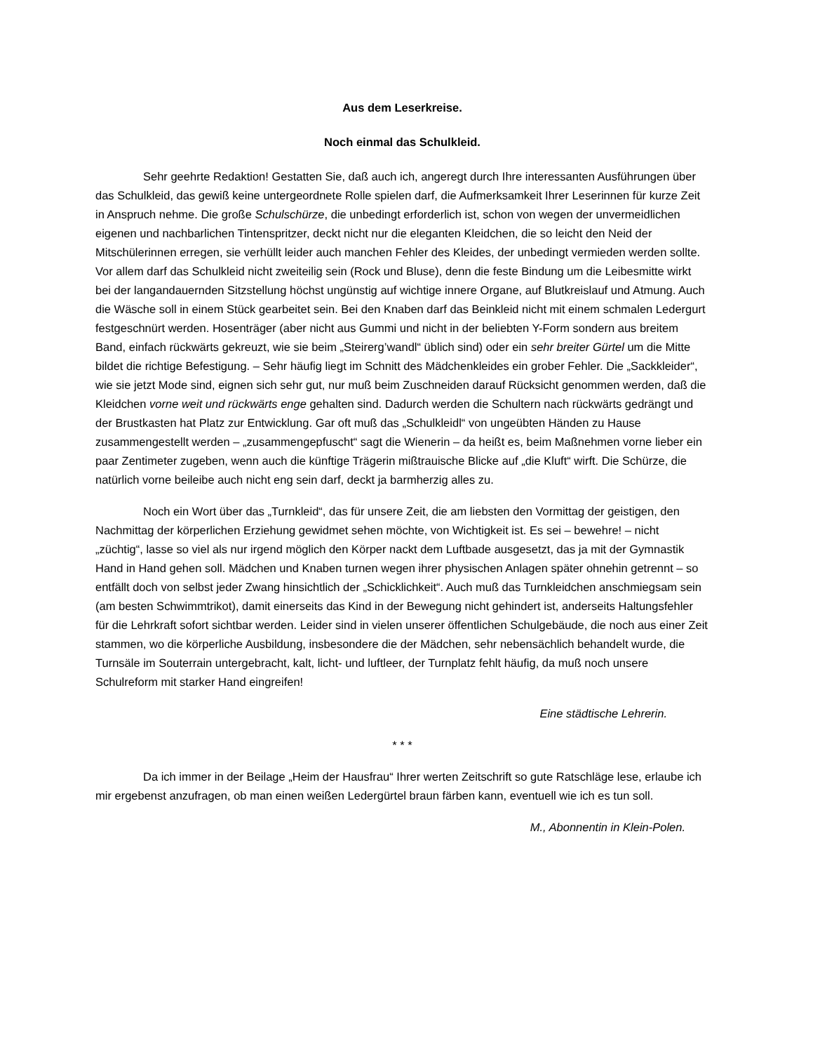Aus dem Leserkreise.
Noch einmal das Schulkleid.
Sehr geehrte Redaktion! Gestatten Sie, daß auch ich, angeregt durch Ihre interessanten Ausführungen über das Schulkleid, das gewiß keine untergeordnete Rolle spielen darf, die Aufmerksamkeit Ihrer Leserinnen für kurze Zeit in Anspruch nehme. Die große Schulschürze, die unbedingt erforderlich ist, schon von wegen der unvermeidlichen eigenen und nachbarlichen Tintenspritzer, deckt nicht nur die eleganten Kleidchen, die so leicht den Neid der Mitschülerinnen erregen, sie verhüllt leider auch manchen Fehler des Kleides, der unbedingt vermieden werden sollte. Vor allem darf das Schulkleid nicht zweiteilig sein (Rock und Bluse), denn die feste Bindung um die Leibesmitte wirkt bei der langandauernden Sitzstellung höchst ungünstig auf wichtige innere Organe, auf Blutkreislauf und Atmung. Auch die Wäsche soll in einem Stück gearbeitet sein. Bei den Knaben darf das Beinkleid nicht mit einem schmalen Ledergurt festgeschnürt werden. Hosenträger (aber nicht aus Gummi und nicht in der beliebten Y-Form sondern aus breitem Band, einfach rückwärts gekreuzt, wie sie beim „Steirerg’wandl“ üblich sind) oder ein sehr breiter Gürtel um die Mitte bildet die richtige Befestigung. – Sehr häufig liegt im Schnitt des Mädchenkleides ein grober Fehler. Die „Sackkleider“, wie sie jetzt Mode sind, eignen sich sehr gut, nur muß beim Zuschneiden darauf Rücksicht genommen werden, daß die Kleidchen vorne weit und rückwärts enge gehalten sind. Dadurch werden die Schultern nach rückwärts gedrängt und der Brustkasten hat Platz zur Entwicklung. Gar oft muß das „Schulkleidl“ von ungeübten Händen zu Hause zusammengestellt werden – „zusammengepfuscht“ sagt die Wienerin – da heißt es, beim Maßnehmen vorne lieber ein paar Zentimeter zugeben, wenn auch die künftige Trägerin mißtrauische Blicke auf „die Kluft“ wirft. Die Schürze, die natürlich vorne beileibe auch nicht eng sein darf, deckt ja barmherzig alles zu.
Noch ein Wort über das „Turnkleid“, das für unsere Zeit, die am liebsten den Vormittag der geistigen, den Nachmittag der körperlichen Erziehung gewidmet sehen möchte, von Wichtigkeit ist. Es sei – bewehre! – nicht „züchtig“, lasse so viel als nur irgend möglich den Körper nackt dem Luftbade ausgesetzt, das ja mit der Gymnastik Hand in Hand gehen soll. Mädchen und Knaben turnen wegen ihrer physischen Anlagen später ohnehin getrennt – so entfällt doch von selbst jeder Zwang hinsichtlich der „Schicklichkeit“. Auch muß das Turnkleidchen anschmiegsam sein (am besten Schwimmtrikot), damit einerseits das Kind in der Bewegung nicht gehindert ist, anderseits Haltungsfehler für die Lehrkraft sofort sichtbar werden. Leider sind in vielen unserer öffentlichen Schulgebäude, die noch aus einer Zeit stammen, wo die körperliche Ausbildung, insbesondere die der Mädchen, sehr nebensächlich behandelt wurde, die Turnsäle im Souterrain untergebracht, kalt, licht- und luftleer, der Turnplatz fehlt häufig, da muß noch unsere Schulreform mit starker Hand eingreifen!
Eine städtische Lehrerin.
* * *
Da ich immer in der Beilage „Heim der Hausfrau“ Ihrer werten Zeitschrift so gute Ratschläge lese, erlaube ich mir ergebenst anzufragen, ob man einen weißen Ledergürtel braun färben kann, eventuell wie ich es tun soll.
M., Abonnentin in Klein-Polen.